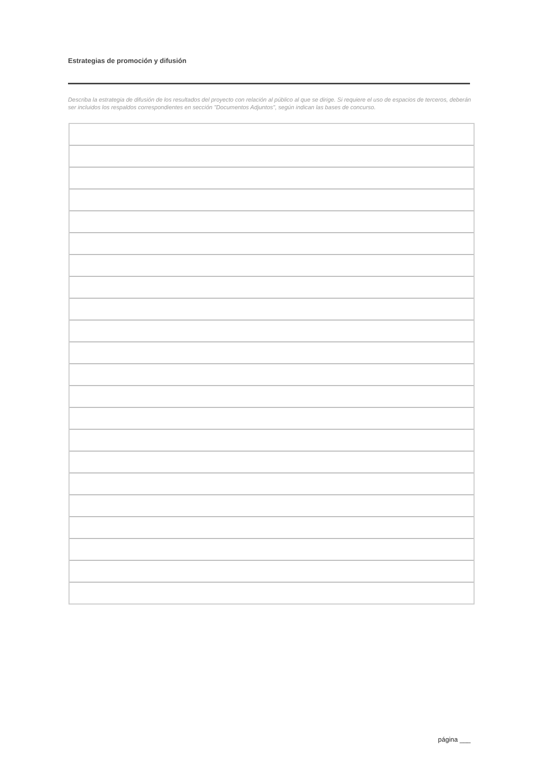Estrategias de promoción y difusión
Describa la estrategia de difusión de los resultados del proyecto con relación al público al que se dirige. Si requiere el uso de espacios de terceros, deberán ser incluidos los respaldos correspondientes en sección "Documentos Adjuntos", según indican las bases de concurso.
página ___